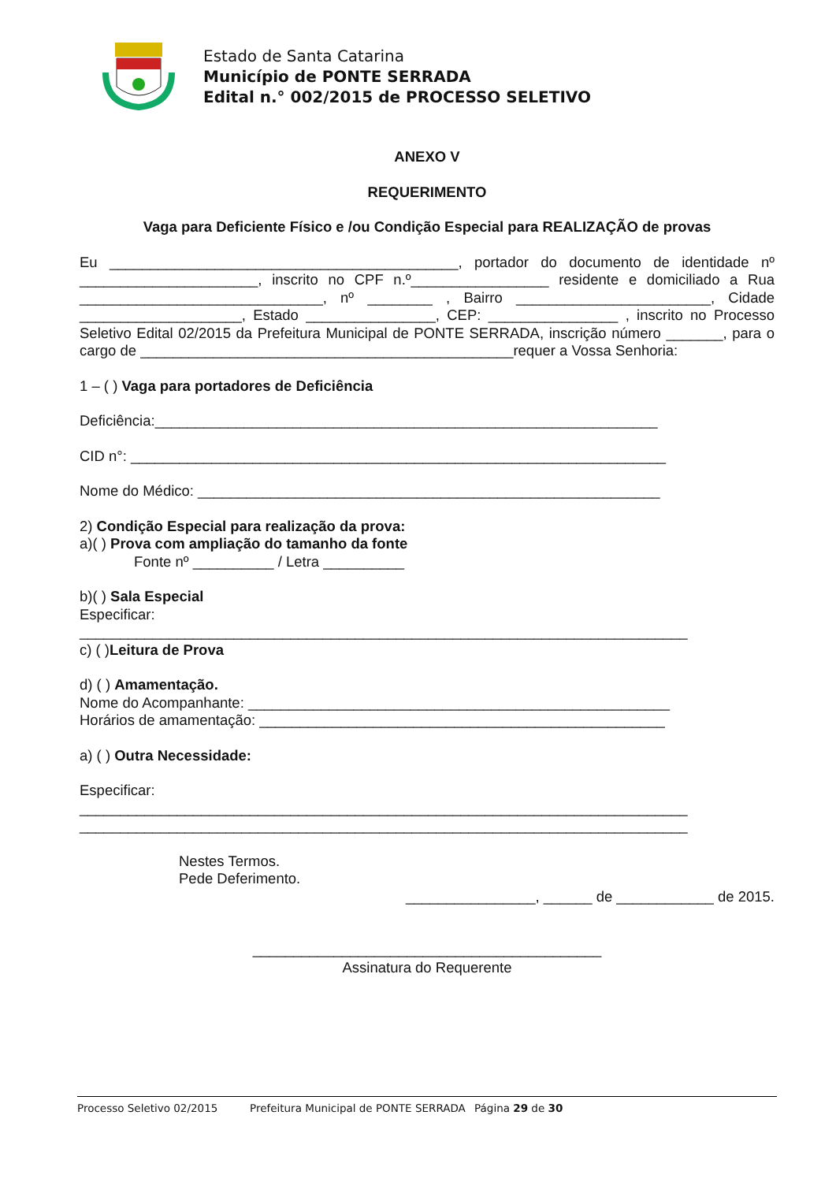Estado de Santa Catarina
Município de PONTE SERRADA
Edital n.° 002/2015 de PROCESSO SELETIVO
ANEXO V
REQUERIMENTO
Vaga para Deficiente Físico e /ou Condição Especial para REALIZAÇÃO de provas
Eu ___________________________________________, portador do documento de identidade nº ______________________, inscrito no CPF n.º_________________ residente e domiciliado a Rua ______________________________, nº ________ , Bairro ________________________, Cidade ____________________, Estado ________________, CEP: ________________ , inscrito no Processo Seletivo Edital 02/2015 da Prefeitura Municipal de PONTE SERRADA, inscrição número _______, para o cargo de ______________________________________________requer a Vossa Senhoria:
1 – ( ) Vaga para portadores de Deficiência
Deficiência:______________________________________________________________
CID n°: __________________________________________________________________
Nome do Médico: _________________________________________________________
2) Condição Especial para realização da prova:
a)( ) Prova com ampliação do tamanho da fonte
Fonte nº __________ / Letra __________
b)( ) Sala Especial
Especificar:
___________________________________________________________________________
c) ( )Leitura de Prova
d) ( ) Amamentação.
Nome do Acompanhante: ____________________________________________________
Horários de amamentação: __________________________________________________
a) ( ) Outra Necessidade:
Especificar:
___________________________________________________________________________
___________________________________________________________________________
Nestes Termos.
Pede Deferimento.
________________, ______ de ____________ de 2015.
___________________________________________
Assinatura do Requerente
Processo Seletivo 02/2015 Prefeitura Municipal de PONTE SERRADA Página 29 de 30